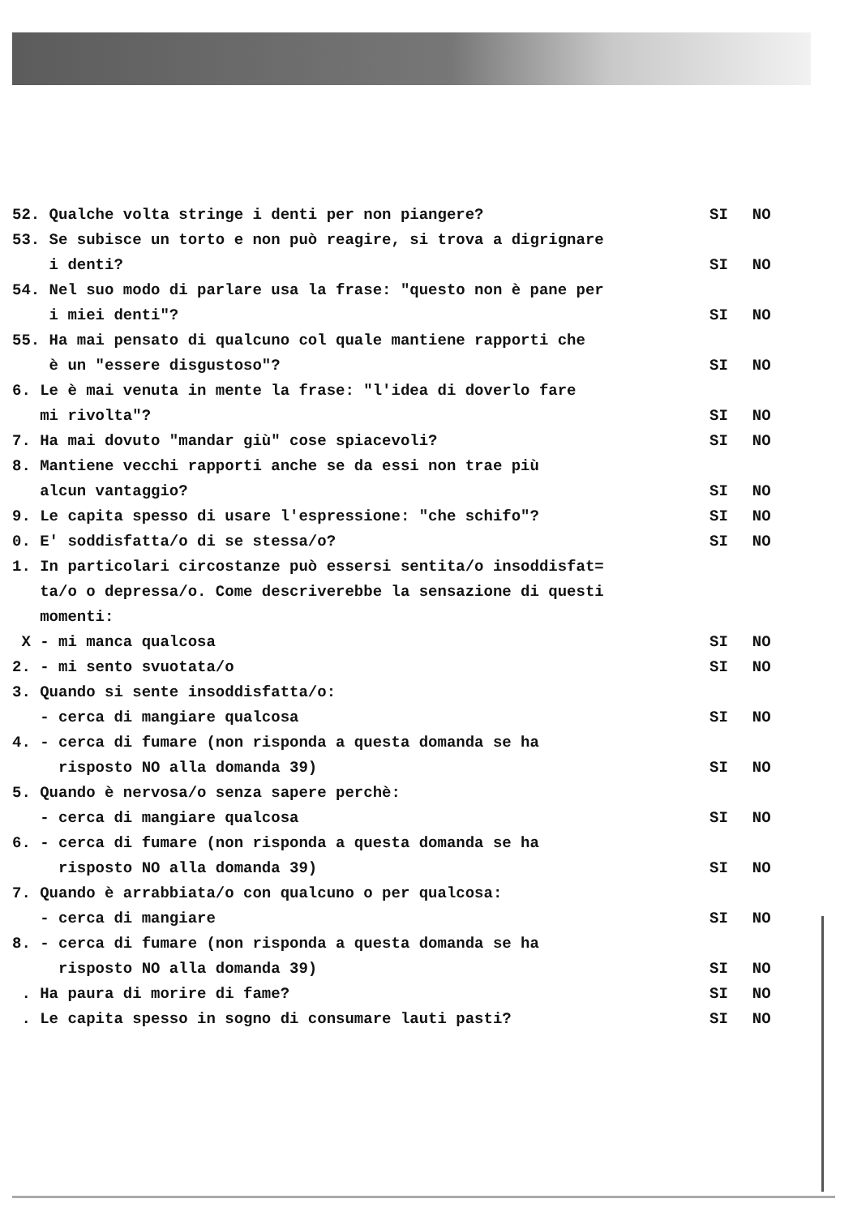52. Qualche volta stringe i denti per non piangere?
SI NO
53. Se subisce un torto e non può reagire, si trova a digrignare
i denti?
SI NO
54. Nel suo modo di parlare usa la frase: "questo non è pane per
i miei denti"?
SI NO
55. Ha mai pensato di qualcuno col quale mantiene rapporti che
è un "essere disgustoso"?
SI NO
6. Le è mai venuta in mente la frase: "l'idea di doverlo fare
mi rivolta"?
SI NO
7. Ha mai dovuto "mandar giù" cose spiacevoli?
SI NO
8. Mantiene vecchi rapporti anche se da essi non trae più
alcun vantaggio?
SI NO
9. Le capita spesso di usare l'espressione: "che schifo"?
SI NO
0. E' soddisfatta/o di se stessa/o?
SI NO
1. In particolari circostanze può essersi sentita/o insoddisfat=
ta/o o depressa/o. Come descriverebbe la sensazione di questi
momenti:
X - mi manca qualcosa
SI NO
2. - mi sento svuotata/o
SI NO
3. Quando si sente insoddisfatta/o:
- cerca di mangiare qualcosa
SI NO
4. - cerca di fumare (non risponda a questa domanda se ha
risposto NO alla domanda 39)
SI NO
5. Quando è nervosa/o senza sapere perchè:
- cerca di mangiare qualcosa
SI NO
6. - cerca di fumare (non risponda a questa domanda se ha
risposto NO alla domanda 39)
SI NO
7. Quando è arrabbiata/o con qualcuno o per qualcosa:
- cerca di mangiare
SI NO
8. - cerca di fumare (non risponda a questa domanda se ha
risposto NO alla domanda 39)
SI NO
. Ha paura di morire di fame?
SI NO
. Le capita spesso in sogno di consumare lauti pasti?
SI NO